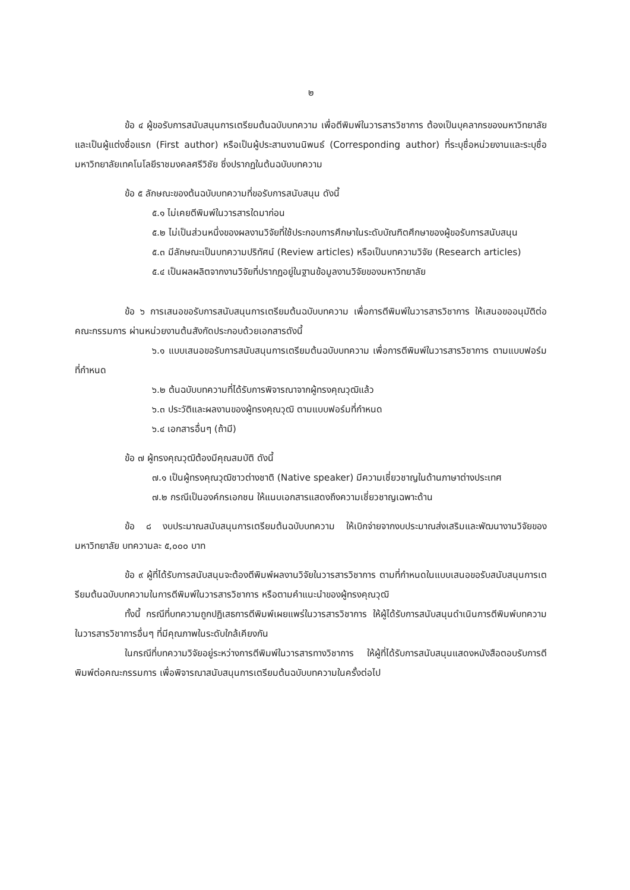๒
ข้อ ๔ ผู้ขอรับการสนับสนุนการเตรียมต้นฉบับบทความ เพื่อตีพิมพ์ในวารสารวิชาการ ต้องเป็นบุคลากรของมหาวิทยาลัยและเป็นผู้แต่งชื่อแรก (First author) หรือเป็นผู้ประสานงานนิพนธ์ (Corresponding author) ที่ระบุชื่อหน่วยงานและระบุชื่อมหาวิทยาลัยเทคโนโลยีราชมงคลศรีวิชัย ซึ่งปรากฏในต้นฉบับบทความ
ข้อ ๕ ลักษณะของต้นฉบับบทความที่ขอรับการสนับสนุน ดังนี้
๕.๑ ไม่เคยตีพิมพ์ในวารสารใดมาก่อน
๕.๒ ไม่เป็นส่วนหนึ่งของผลงานวิจัยที่ใช้ประกอบการศึกษาในระดับบัณฑิตศึกษาของผู้ขอรับการสนับสนุน
๕.๓ มีลักษณะเป็นบทความปริทัศน์ (Review articles) หรือเป็นบทความวิจัย (Research articles)
๕.๔ เป็นผลผลิตจากงานวิจัยที่ปรากฏอยู่ในฐานข้อมูลงานวิจัยของมหาวิทยาลัย
ข้อ ๖ การเสนอขอรับการสนับสนุนการเตรียมต้นฉบับบทความ เพื่อการตีพิมพ์ในวารสารวิชาการ ให้เสนอขออนุมัติต่อคณะกรรมการ ผ่านหน่วยงานต้นสังกัดประกอบด้วยเอกสารดังนี้
๖.๑ แบบเสนอขอรับการสนับสนุนการเตรียมต้นฉบับบทความ เพื่อการตีพิมพ์ในวารสารวิชาการ ตามแบบฟอร์มที่กำหนด
๖.๒ ต้นฉบับบทความที่ได้รับการพิจารณาจากผู้ทรงคุณวุฒิแล้ว
๖.๓ ประวัติและผลงานของผู้ทรงคุณวุฒิ ตามแบบฟอร์มที่กำหนด
๖.๔ เอกสารอื่นๆ (ถ้ามี)
ข้อ ๗ ผู้ทรงคุณวุฒิต้องมีคุณสมบัติ ดังนี้
๗.๑ เป็นผู้ทรงคุณวุฒิชาวต่างชาติ (Native speaker) มีความเชี่ยวชาญในด้านภาษาต่างประเทศ
๗.๒ กรณีเป็นองค์กรเอกชน ให้แนบเอกสารแสดงถึงความเชี่ยวชาญเฉพาะด้าน
ข้อ ๘ งบประมาณสนับสนุนการเตรียมต้นฉบับบทความ ให้เบิกจ่ายจากงบประมาณส่งเสริมและพัฒนางานวิจัยของมหาวิทยาลัย บทความละ ๕,๐๐๐ บาท
ข้อ ๙ ผู้ที่ได้รับการสนับสนุนจะต้องตีพิมพ์ผลงานวิจัยในวารสารวิชาการ ตามที่กำหนดในแบบเสนอขอรับสนับสนุนการเตรียมต้นฉบับบทความในการตีพิมพ์ในวารสารวิชาการ หรือตามคำแนะนำของผู้ทรงคุณวุฒิ
ทั้งนี้ กรณีที่บทความถูกปฏิเสธการตีพิมพ์เผยแพร่ในวารสารวิชาการ ให้ผู้ได้รับการสนับสนุนดำเนินการตีพิมพ์บทความในวารสารวิชาการอื่นๆ ที่มีคุณภาพในระดับใกล้เคียงกัน
ในกรณีที่บทความวิจัยอยู่ระหว่างการตีพิมพ์ในวารสารทางวิชาการ ให้ผู้ที่ได้รับการสนับสนุนแสดงหนังสือตอบรับการตีพิมพ์ต่อคณะกรรมการ เพื่อพิจารณาสนับสนุนการเตรียมต้นฉบับบทความในครั้งต่อไป